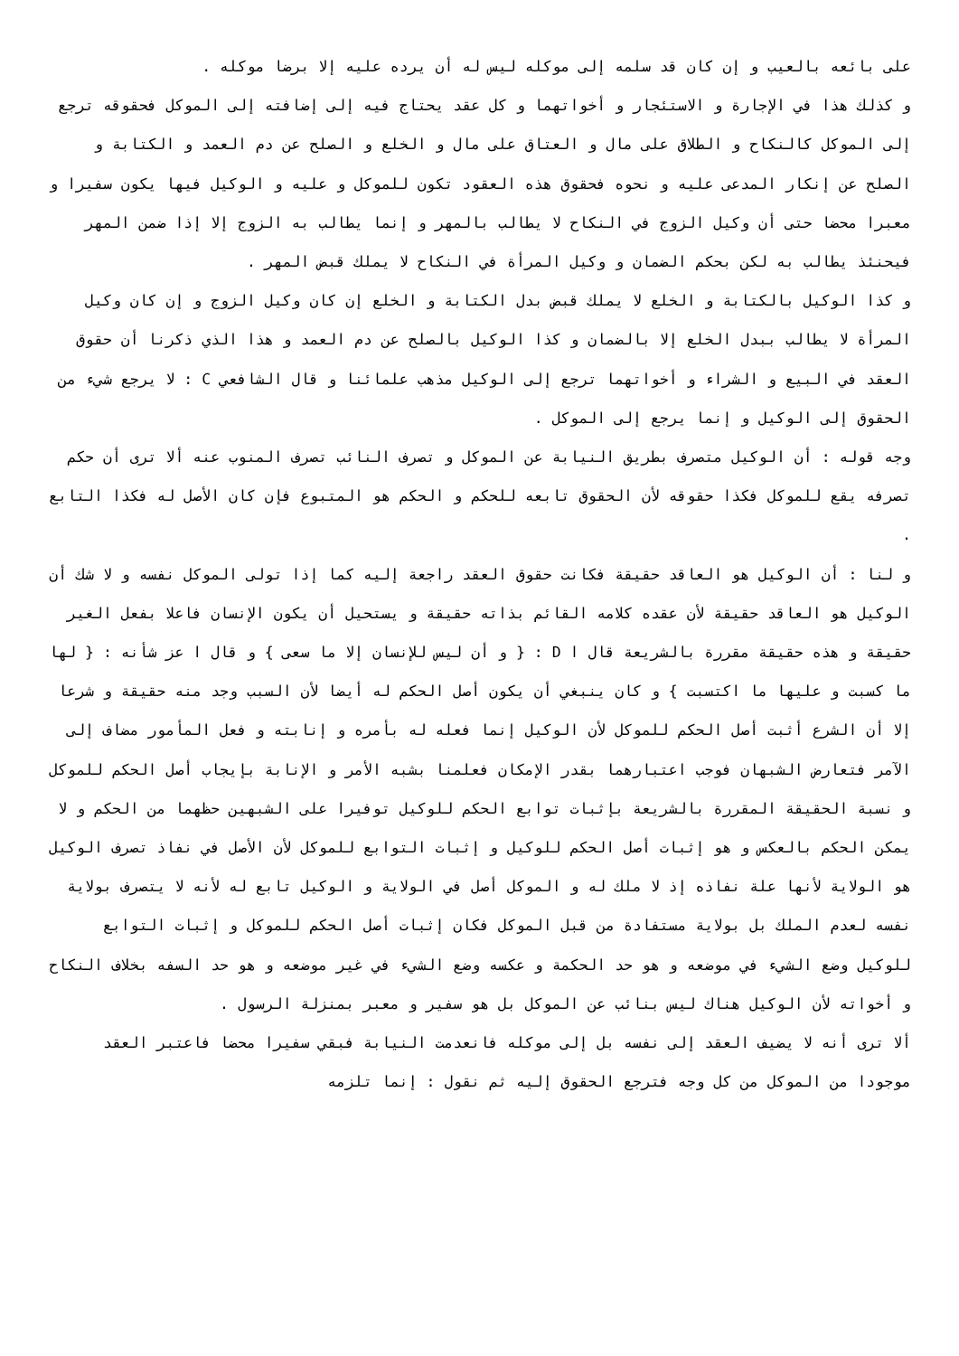على بائعه بالعيب و إن كان قد سلمه إلى موكله ليس له أن يرده عليه إلا برضا موكله .
و كذلك هذا في الإجارة و الاستئجار و أخواتهما و كل عقد يحتاج فيه إلى إضافته إلى الموكل فحقوقه ترجع إلى الموكل كالنكاح و الطلاق على مال و العتاق على مال و الخلع و الصلح عن دم العمد و الكتابة و الصلح عن إنكار المدعى عليه و نحوه فحقوق هذه العقود تكون للموكل و عليه و الوكيل فيها يكون سفيرا و معبرا محضا حتى أن وكيل الزوج في النكاح لا يطالب بالمهر و إنما يطالب به الزوج إلا إذا ضمن المهر فيحنئذ يطالب به لكن بحكم الضمان و وكيل المرأة في النكاح لا يملك قبض المهر .
و كذا الوكيل بالكتابة و الخلع لا يملك قبض بدل الكتابة و الخلع إن كان وكيل الزوج و إن كان وكيل المرأة لا يطالب ببدل الخلع إلا بالضمان و كذا الوكيل بالصلح عن دم العمد و هذا الذي ذكرنا أن حقوق العقد في البيع و الشراء و أخواتهما ترجع إلى الوكيل مذهب علمائنا و قال الشافعي C : لا يرجع شيء من الحقوق إلى الوكيل و إنما يرجع إلى الموكل .
وجه قوله : أن الوكيل متصرف بطريق النيابة عن الموكل و تصرف النائب تصرف المنوب عنه ألا ترى أن حكم تصرفه يقع للموكل فكذا حقوقه لأن الحقوق تابعه للحكم و الحكم هو المتبوع فإن كان الأصل له فكذا التابع .
و لنا : أن الوكيل هو العاقد حقيقة فكانت حقوق العقد راجعة إليه كما إذا تولى الموكل نفسه و لا شك أن الوكيل هو العاقد حقيقة لأن عقده كلامه القائم بذاته حقيقة و يستحيل أن يكون الإنسان فاعلا بفعل الغير حقيقة و هذه حقيقة مقررة بالشريعة قال ا D : { و أن ليس للإنسان إلا ما سعى } و قال ا عز شأنه : { لها ما كسبت و عليها ما اكتسبت } و كان ينبغي أن يكون أصل الحكم له أيضا لأن السبب وجد منه حقيقة و شرعا إلا أن الشرع أثبت أصل الحكم للموكل لأن الوكيل إنما فعله له بأمره و إنابته و فعل المأمور مضاف إلى الآمر فتعارض الشبهان فوجب اعتبارهما بقدر الإمكان فعلمنا بشبه الأمر و الإنابة بإيجاب أصل الحكم للموكل و نسبة الحقيقة المقررة بالشريعة بإثبات توابع الحكم للوكيل توفيرا على الشبهين حظهما من الحكم و لا يمكن الحكم بالعكس و هو إثبات أصل الحكم للوكيل و إثبات التوابع للموكل لأن الأصل في نفاذ تصرف الوكيل هو الولاية لأنها علة نفاذه إذ لا ملك له و الموكل أصل في الولاية و الوكيل تابع له لأنه لا يتصرف بولاية نفسه لعدم الملك بل بولاية مستفادة من قبل الموكل فكان إثبات أصل الحكم للموكل و إثبات التوابع للوكيل وضع الشيء في موضعه و هو حد الحكمة و عكسه وضع الشيء في غير موضعه و هو حد السفه بخلاف النكاح و أخواته لأن الوكيل هناك ليس بنائب عن الموكل بل هو سفير و معبر بمنزلة الرسول .
ألا ترى أنه لا يضيف العقد إلى نفسه بل إلى موكله فانعدمت النيابة فبقي سفيرا محضا فاعتبر العقد موجودا من الموكل من كل وجه فترجع الحقوق إليه ثم نقول : إنما تلزمه